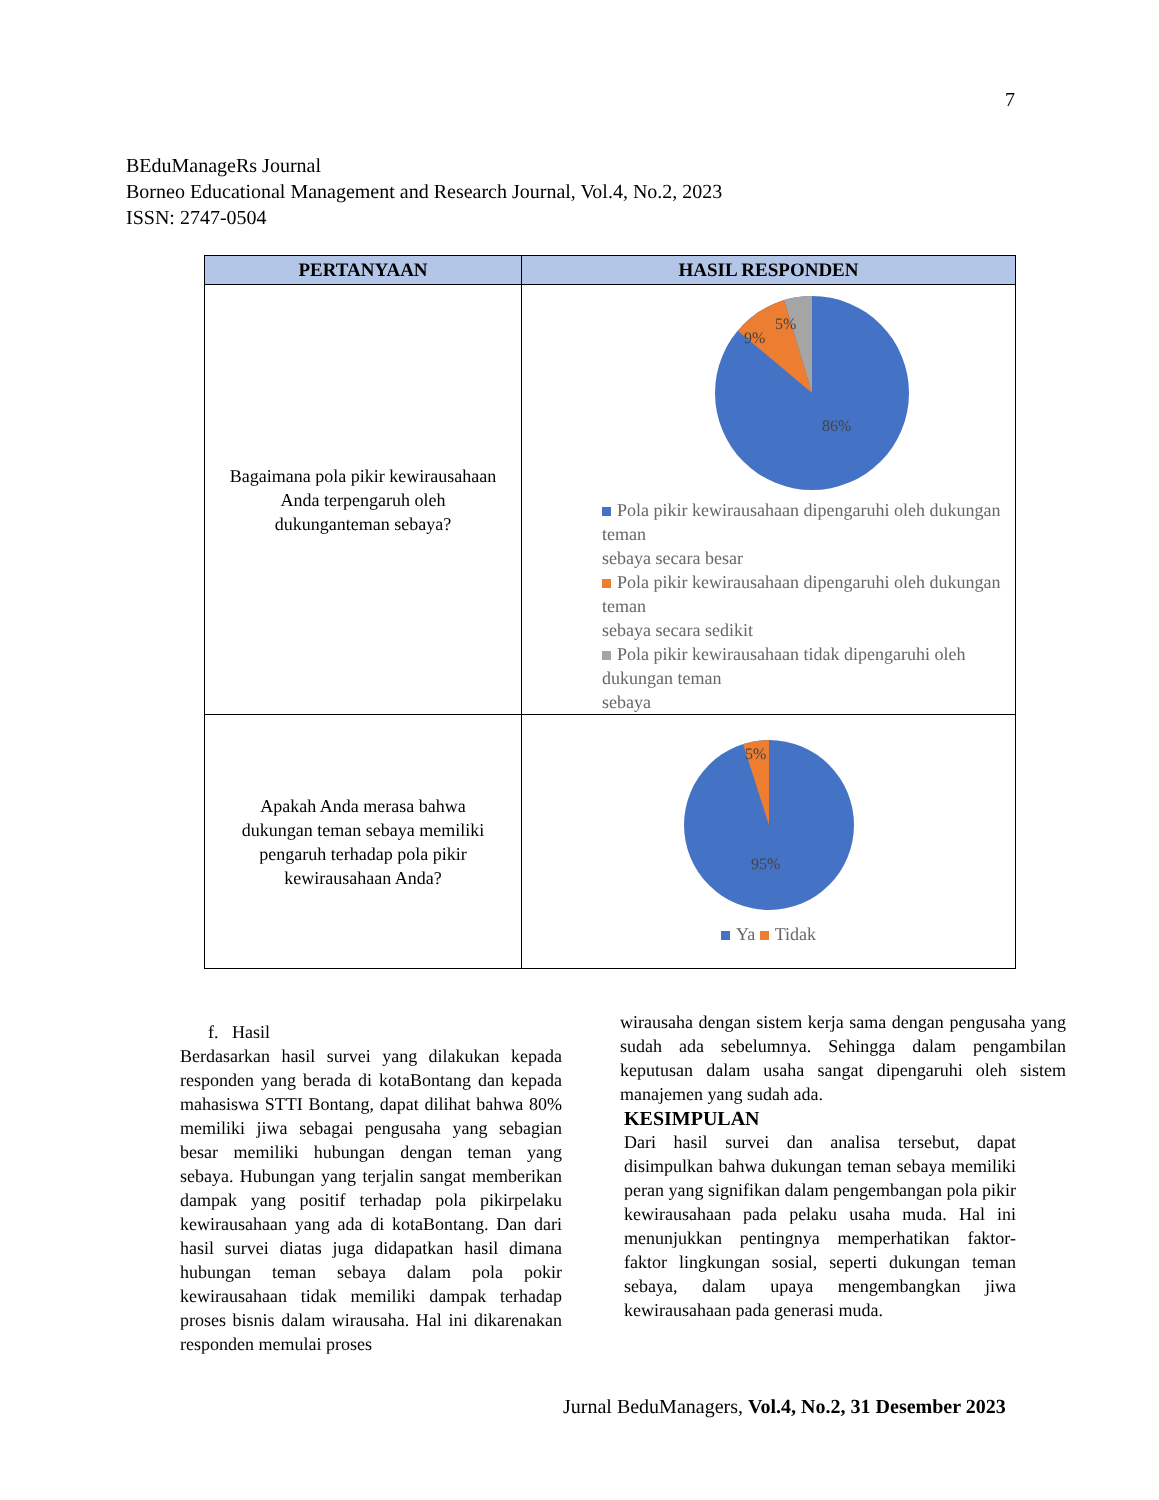7
BEduManageRs Journal
Borneo Educational Management and Research Journal, Vol.4, No.2, 2023
ISSN: 2747-0504
| PERTANYAAN | HASIL RESPONDEN |
| --- | --- |
| Bagaimana pola pikir kewirausahaan Anda terpengaruh oleh dukunganteman sebaya? | 5% 9% 86% Pola pikir kewirausahaan dipengaruhi oleh dukungan teman sebaya secara besar Pola pikir kewirausahaan dipengaruhi oleh dukungan teman sebaya secara sedikit Pola pikir kewirausahaan tidak dipengaruhi oleh dukungan teman sebaya |
| Apakah Anda merasa bahwa dukungan teman sebaya memiliki pengaruh terhadap pola pikir kewirausahaan Anda? | 5% 95% Ya Tidak |
f. Hasil
Berdasarkan hasil survei yang dilakukan kepada responden yang berada di kotaBontang dan kepada mahasiswa STTI Bontang, dapat dilihat bahwa 80% memiliki jiwa sebagai pengusaha yang sebagian besar memiliki hubungan dengan teman yang sebaya. Hubungan yang terjalin sangat memberikan dampak yang positif terhadap pola pikirpelaku kewirausahaan yang ada di kotaBontang. Dan dari hasil survei diatas juga didapatkan hasil dimana hubungan teman sebaya dalam pola pokir kewirausahaan tidak memiliki dampak terhadap proses bisnis dalam wirausaha. Hal ini dikarenakan responden memulai proses
wirausaha dengan sistem kerja sama dengan pengusaha yang sudah ada sebelumnya. Sehingga dalam pengambilan keputusan dalam usaha sangat dipengaruhi oleh sistem manajemen yang sudah ada.
KESIMPULAN
Dari hasil survei dan analisa tersebut, dapat disimpulkan bahwa dukungan teman sebaya memiliki peran yang signifikan dalam pengembangan pola pikir kewirausahaan pada pelaku usaha muda. Hal ini menunjukkan pentingnya memperhatikan faktor-faktor lingkungan sosial, seperti dukungan teman sebaya, dalam upaya mengembangkan jiwa kewirausahaan pada generasi muda.
Jurnal BeduManagers, Vol.4, No.2, 31 Desember 2023